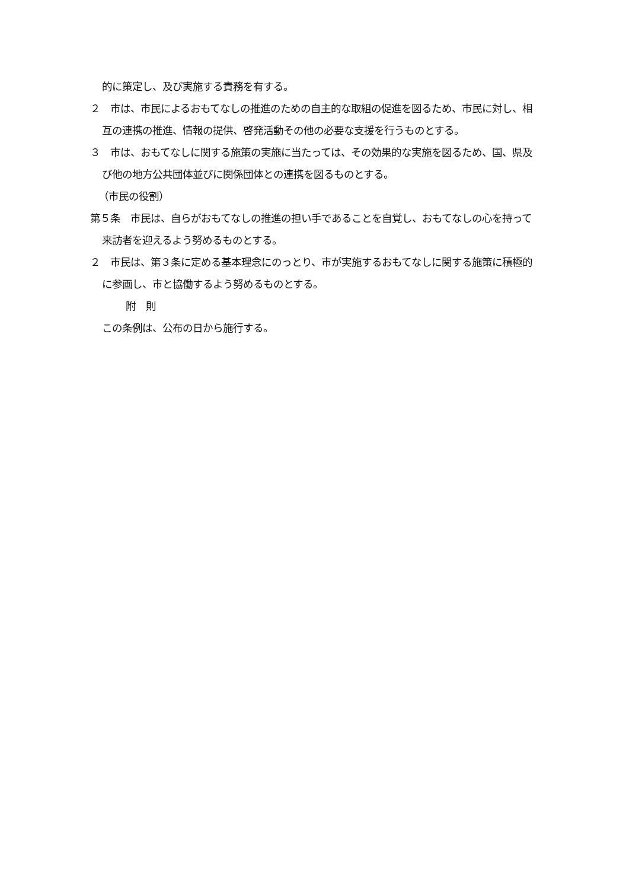的に策定し、及び実施する責務を有する。
２　市は、市民によるおもてなしの推進のための自主的な取組の促進を図るため、市民に対し、相互の連携の推進、情報の提供、啓発活動その他の必要な支援を行うものとする。
３　市は、おもてなしに関する施策の実施に当たっては、その効果的な実施を図るため、国、県及び他の地方公共団体並びに関係団体との連携を図るものとする。
（市民の役割）
第５条　市民は、自らがおもてなしの推進の担い手であることを自覚し、おもてなしの心を持って来訪者を迎えるよう努めるものとする。
２　市民は、第３条に定める基本理念にのっとり、市が実施するおもてなしに関する施策に積極的に参画し、市と協働するよう努めるものとする。
附　則
この条例は、公布の日から施行する。